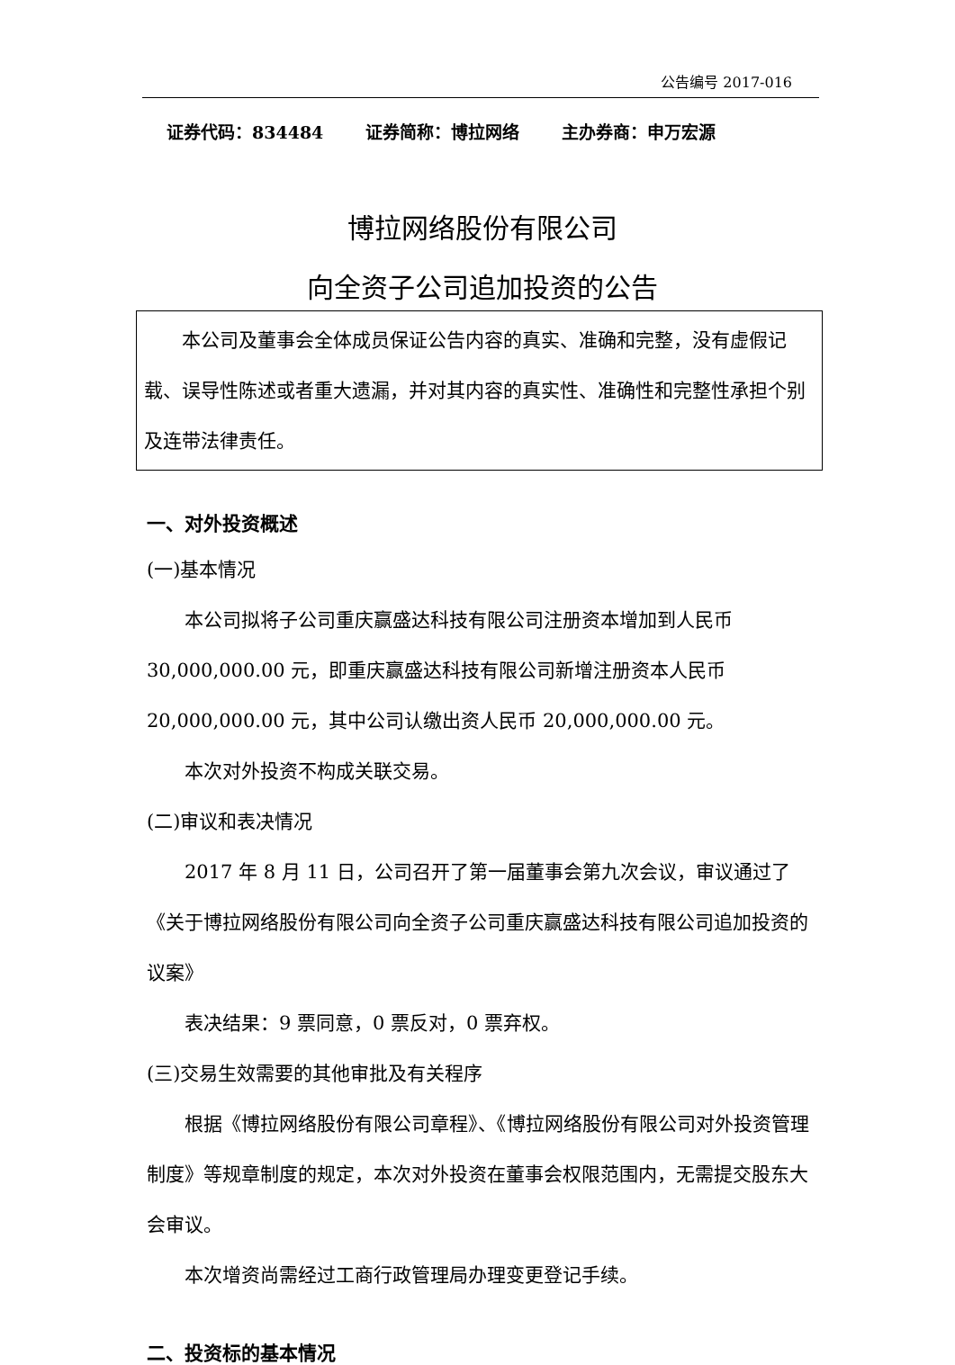公告编号 2017-016
证券代码：834484 证券简称：博拉网络 主办券商：申万宏源
博拉网络股份有限公司
向全资子公司追加投资的公告
本公司及董事会全体成员保证公告内容的真实、准确和完整，没有虚假记载、误导性陈述或者重大遗漏，并对其内容的真实性、准确性和完整性承担个别及连带法律责任。
一、对外投资概述
(一)基本情况
本公司拟将子公司重庆赢盛达科技有限公司注册资本增加到人民币 30,000,000.00 元，即重庆赢盛达科技有限公司新增注册资本人民币 20,000,000.00 元，其中公司认缴出资人民币 20,000,000.00 元。
本次对外投资不构成关联交易。
(二)审议和表决情况
2017 年 8 月 11 日，公司召开了第一届董事会第九次会议，审议通过了《关于博拉网络股份有限公司向全资子公司重庆赢盛达科技有限公司追加投资的议案》
表决结果：9 票同意，0 票反对，0 票弃权。
(三)交易生效需要的其他审批及有关程序
根据《博拉网络股份有限公司章程》、《博拉网络股份有限公司对外投资管理制度》等规章制度的规定，本次对外投资在董事会权限范围内，无需提交股东大会审议。
本次增资尚需经过工商行政管理局办理变更登记手续。
二、投资标的基本情况